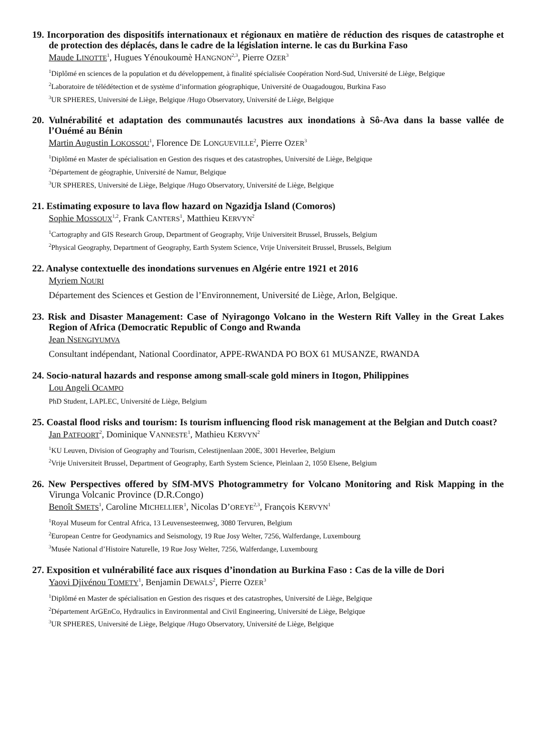19. Incorporation des dispositifs internationaux et régionaux en matière de réduction des risques de catastrophe et de protection des déplacés, dans le cadre de la législation interne. le cas du Burkina Faso
Maude LINOTTE<sup>1</sup>, Hugues Yénoukoumè HANGNON<sup>2,3</sup>, Pierre OZER<sup>3</sup>
<sup>1</sup> Diplômé en sciences de la population et du développement, à finalité spécialisée Coopération Nord-Sud, Université de Liège, Belgique
<sup>2</sup> Laboratoire de télédétection et de système d’information géographique, Université de Ouagadougou, Burkina Faso
<sup>3</sup> UR SPHERES, Université de Liège, Belgique /Hugo Observatory, Université de Liège, Belgique
20. Vulnérabilité et adaptation des communautés lacustres aux inondations à Sô-Ava dans la basse vallée de l’Ouémé au Bénin
Martin Augustin LOKOSSOU<sup>1</sup>, Florence DE LONGUEVILLE<sup>2</sup>, Pierre OZER<sup>3</sup>
<sup>1</sup> Diplômé en Master de spécialisation en Gestion des risques et des catastrophes, Université de Liège, Belgique
<sup>2</sup> Département de géographie, Université de Namur, Belgique
<sup>3</sup> UR SPHERES, Université de Liège, Belgique /Hugo Observatory, Université de Liège, Belgique
21. Estimating exposure to lava flow hazard on Ngazidja Island (Comoros)
Sophie MOSSOUX<sup>1,2</sup>, Frank CANTERS<sup>1</sup>, Matthieu KERVYN<sup>2</sup>
<sup>1</sup> Cartography and GIS Research Group, Department of Geography, Vrije Universiteit Brussel, Brussels, Belgium
<sup>2</sup> Physical Geography, Department of Geography, Earth System Science, Vrije Universiteit Brussel, Brussels, Belgium
22. Analyse contextuelle des inondations survenues en Algérie entre 1921 et 2016
Myriem NOURI
Département des Sciences et Gestion de l’Environnement, Université de Liège, Arlon, Belgique.
23. Risk and Disaster Management: Case of Nyiragongo Volcano in the Western Rift Valley in the Great Lakes Region of Africa (Democratic Republic of Congo and Rwanda
Jean NSENGIYUMVA
Consultant indépendant, National Coordinator, APPE-RWANDA PO BOX 61 MUSANZE, RWANDA
24. Socio-natural hazards and response among small-scale gold miners in Itogon, Philippines
Lou Angeli OCAMPO
PhD Student, LAPLEC, Université de Liège, Belgium
25. Coastal flood risks and tourism: Is tourism influencing flood risk management at the Belgian and Dutch coast?
Jan PATFOORT<sup>2</sup>, Dominique VANNESTE<sup>1</sup>, Mathieu KERVYN<sup>2</sup>
<sup>1</sup> KU Leuven, Division of Geography and Tourism, Celestijnenlaan 200E, 3001 Heverlee, Belgium
<sup>2</sup> Vrije Universiteit Brussel, Department of Geography, Earth System Science, Pleinlaan 2, 1050 Elsene, Belgium
26. New Perspectives offered by SfM-MVS Photogrammetry for Volcano Monitoring and Risk Mapping in the Virunga Volcanic Province (D.R.Congo)
Benoît SMETS<sup>1</sup>, Caroline MICHELLIER<sup>1</sup>, Nicolas D’OREYE<sup>2,3</sup>, François KERVYN<sup>1</sup>
<sup>1</sup> Royal Museum for Central Africa, 13 Leuvensesteenweg, 3080 Tervuren, Belgium
<sup>2</sup> European Centre for Geodynamics and Seismology, 19 Rue Josy Welter, 7256, Walferdange, Luxembourg
<sup>3</sup> Musée National d’Histoire Naturelle, 19 Rue Josy Welter, 7256, Walferdange, Luxembourg
27. Exposition et vulnérabilité face aux risques d’inondation au Burkina Faso : Cas de la ville de Dori
Yaovi Djivénou TOMETY<sup>1</sup>, Benjamin DEWALS<sup>2</sup>, Pierre OZER<sup>3</sup>
<sup>1</sup> Diplômé en Master de spécialisation en Gestion des risques et des catastrophes, Université de Liège, Belgique
<sup>2</sup> Département ArGEnCo, Hydraulics in Environmental and Civil Engineering, Université de Liège, Belgique
<sup>3</sup> UR SPHERES, Université de Liège, Belgique /Hugo Observatory, Université de Liège, Belgique